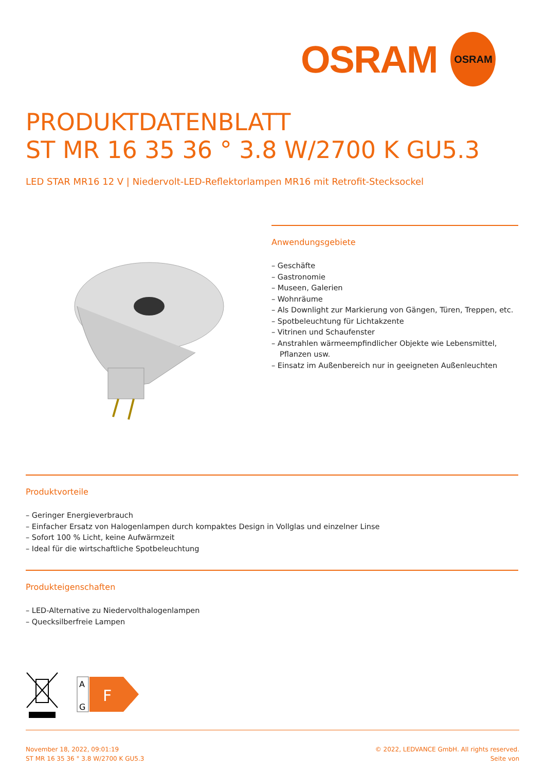OSRAM OSRAM
PRODUKTDATENBLATT
ST MR 16 35 36 ° 3.8 W/2700 K GU5.3
LED STAR MR16 12 V | Niedervolt-LED-Reflektorlampen MR16 mit Retrofit-Stecksockel
Anwendungsgebiete
– Geschäfte
– Gastronomie
– Museen, Galerien
– Wohnräume
– Als Downlight zur Markierung von Gängen, Türen, Treppen, etc.
– Spotbeleuchtung für Lichtakzente
– Vitrinen und Schaufenster
– Anstrahlen wärmeempfindlicher Objekte wie Lebensmittel, Pflanzen usw.
– Einsatz im Außenbereich nur in geeigneten Außenleuchten
Produktvorteile
– Geringer Energieverbrauch
– Einfacher Ersatz von Halogenlampen durch kompaktes Design in Vollglas und einzelner Linse
– Sofort 100 % Licht, keine Aufwärmzeit
– Ideal für die wirtschaftliche Spotbeleuchtung
Produkteigenschaften
– LED-Alternative zu Niedervolthalogenlampen
– Quecksilberfreie Lampen
A
G
F
November 18, 2022, 09:01:19
ST MR 16 35 36 ° 3.8 W/2700 K GU5.3
© 2022, LEDVANCE GmbH. All rights reserved.
Seite von